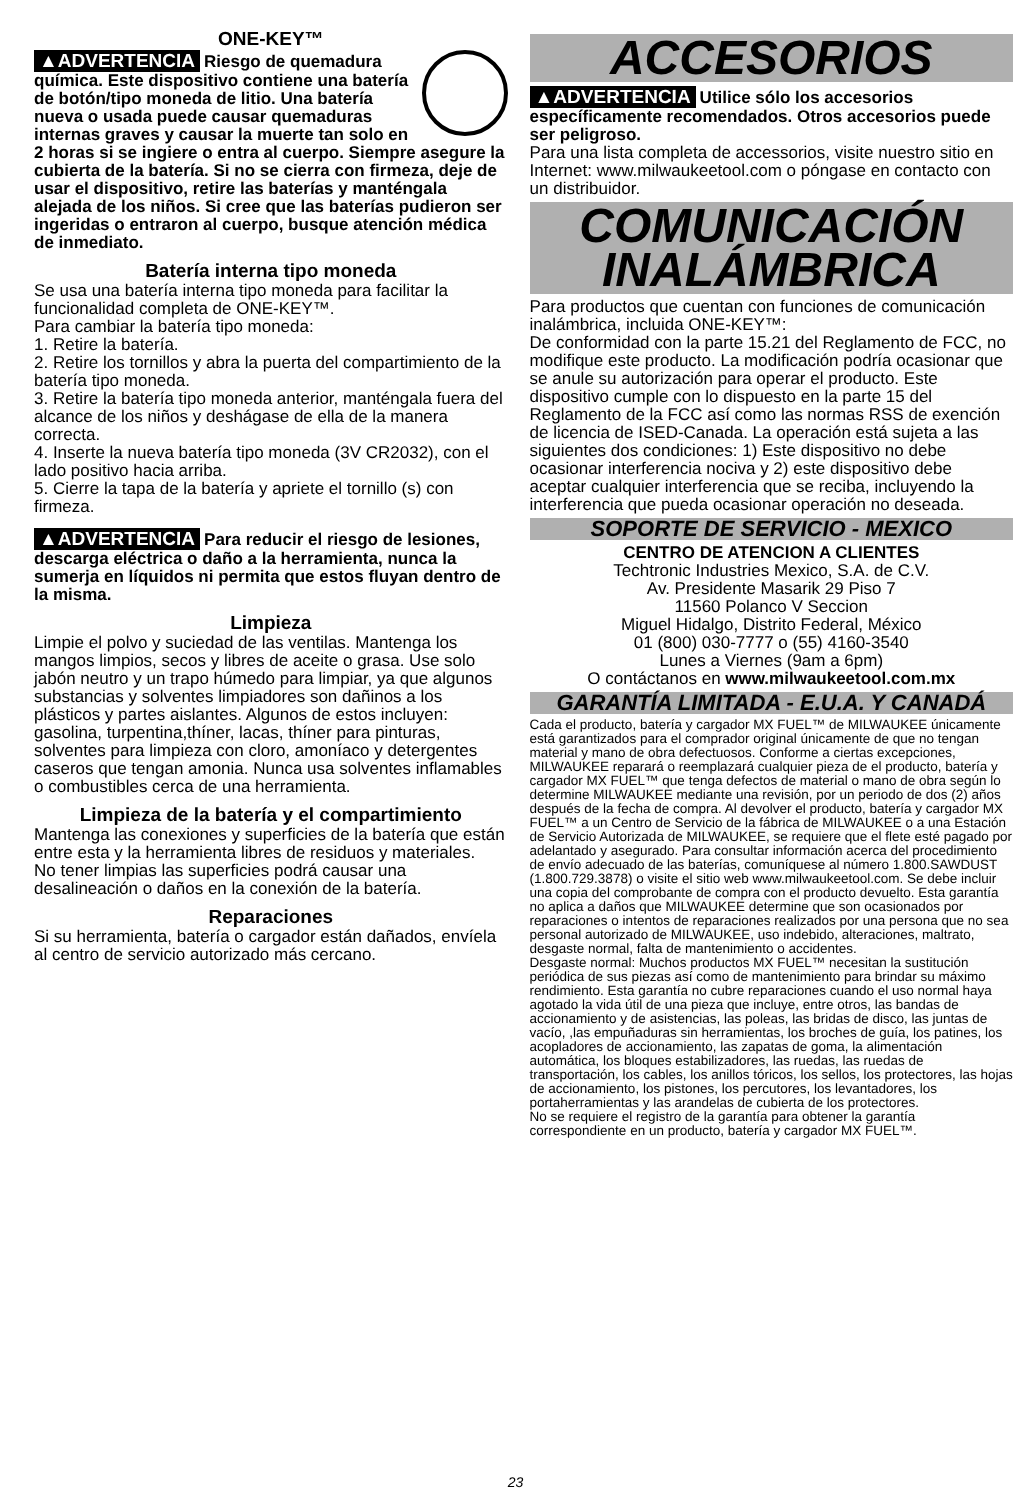ONE-KEY™
▲ADVERTENCIA Riesgo de quemadura química. Este dispositivo contiene una batería de botón/tipo moneda de litio. Una batería nueva o usada puede causar quemaduras internas graves y causar la muerte tan solo en 2 horas si se ingiere o entra al cuerpo. Siempre asegure la cubierta de la batería. Si no se cierra con firmeza, deje de usar el dispositivo, retire las baterías y manténgala alejada de los niños. Si cree que las baterías pudieron ser ingeridas o entraron al cuerpo, busque atención médica de inmediato.
Batería interna tipo moneda
Se usa una batería interna tipo moneda para facilitar la funcionalidad completa de ONE-KEY™.
Para cambiar la batería tipo moneda:
1. Retire la batería.
2. Retire los tornillos y abra la puerta del compartimiento de la batería tipo moneda.
3. Retire la batería tipo moneda anterior, manténgala fuera del alcance de los niños y deshágase de ella de la manera correcta.
4. Inserte la nueva batería tipo moneda (3V CR2032), con el lado positivo hacia arriba.
5. Cierre la tapa de la batería y apriete el tornillo (s) con firmeza.
▲ADVERTENCIA Para reducir el riesgo de lesiones, descarga eléctrica o daño a la herramienta, nunca la sumerja en líquidos ni permita que estos fluyan dentro de la misma.
Limpieza
Limpie el polvo y suciedad de las ventilas. Mantenga los mangos limpios, secos y libres de aceite o grasa. Use solo jabón neutro y un trapo húmedo para limpiar, ya que algunos substancias y solventes limpiadores son dañinos a los plásticos y partes aislantes. Algunos de estos incluyen: gasolina, turpentina,thíner, lacas, thíner para pinturas, solventes para limpieza con cloro, amoníaco y detergentes caseros que tengan amonia. Nunca usa solventes inflamables o combustibles cerca de una herramienta.
Limpieza de la batería y el compartimiento
Mantenga las conexiones y superficies de la batería que están entre esta y la herramienta libres de residuos y materiales.
No tener limpias las superficies podrá causar una desalineación o daños en la conexión de la batería.
Reparaciones
Si su herramienta, batería o cargador están dañados, envíela al centro de servicio autorizado más cercano.
ACCESORIOS
▲ADVERTENCIA Utilice sólo los accesorios específicamente recomendados. Otros accesorios puede ser peligroso.
Para una lista completa de accessorios, visite nuestro sitio en Internet: www.milwaukeetool.com o póngase en contacto con un distribuidor.
COMUNICACIÓN
INALÁMBRICA
Para productos que cuentan con funciones de comunicación inalámbrica, incluida ONE-KEY™:
De conformidad con la parte 15.21 del Reglamento de FCC, no modifique este producto. La modificación podría ocasionar que se anule su autorización para operar el producto. Este dispositivo cumple con lo dispuesto en la parte 15 del Reglamento de la FCC así como las normas RSS de exención de licencia de ISED-Canada. La operación está sujeta a las siguientes dos condiciones: 1) Este dispositivo no debe ocasionar interferencia nociva y 2) este dispositivo debe aceptar cualquier interferencia que se reciba, incluyendo la interferencia que pueda ocasionar operación no deseada.
SOPORTE DE SERVICIO - MEXICO
CENTRO DE ATENCION A CLIENTES
Techtronic Industries Mexico, S.A. de C.V.
Av. Presidente Masarik 29 Piso 7
11560 Polanco V Seccion
Miguel Hidalgo, Distrito Federal, México
01 (800) 030-7777 o (55) 4160-3540
Lunes a Viernes (9am a 6pm)
O contáctanos en www.milwaukeetool.com.mx
GARANTÍA LIMITADA - E.U.A. Y CANADÁ
Cada el producto, batería y cargador MX FUEL™ de MILWAUKEE únicamente está garantizados para el comprador original únicamente de que no tengan material y mano de obra defectuosos. Conforme a ciertas excepciones, MILWAUKEE reparará o reemplazará cualquier pieza de el producto, batería y cargador MX FUEL™ que tenga defectos de material o mano de obra según lo determine MILWAUKEE mediante una revisión, por un periodo de dos (2) años después de la fecha de compra. Al devolver el producto, batería y cargador MX FUEL™ a un Centro de Servicio de la fábrica de MILWAUKEE o a una Estación de Servicio Autorizada de MILWAUKEE, se requiere que el flete esté pagado por adelantado y asegurado. Para consultar información acerca del procedimiento de envío adecuado de las baterías, comuníquese al número 1.800.SAWDUST (1.800.729.3878) o visite el sitio web www.milwaukeetool.com. Se debe incluir una copia del comprobante de compra con el producto devuelto. Esta garantía no aplica a daños que MILWAUKEE determine que son ocasionados por reparaciones o intentos de reparaciones realizados por una persona que no sea personal autorizado de MILWAUKEE, uso indebido, alteraciones, maltrato, desgaste normal, falta de mantenimiento o accidentes.
Desgaste normal: Muchos productos MX FUEL™ necesitan la sustitución periódica de sus piezas así como de mantenimiento para brindar su máximo rendimiento. Esta garantía no cubre reparaciones cuando el uso normal haya agotado la vida útil de una pieza que incluye, entre otros, las bandas de accionamiento y de asistencias, las poleas, las bridas de disco, las juntas de vacío, ,las empuñaduras sin herramientas, los broches de guía, los patines, los acopladores de accionamiento, las zapatas de goma, la alimentación automática, los bloques estabilizadores, las ruedas, las ruedas de transportación, los cables, los anillos tóricos, los sellos, los protectores, las hojas de accionamiento, los pistones, los percutores, los levantadores, los portaherramientas y las arandelas de cubierta de los protectores.
No se requiere el registro de la garantía para obtener la garantía correspondiente en un producto, batería y cargador MX FUEL™.
23